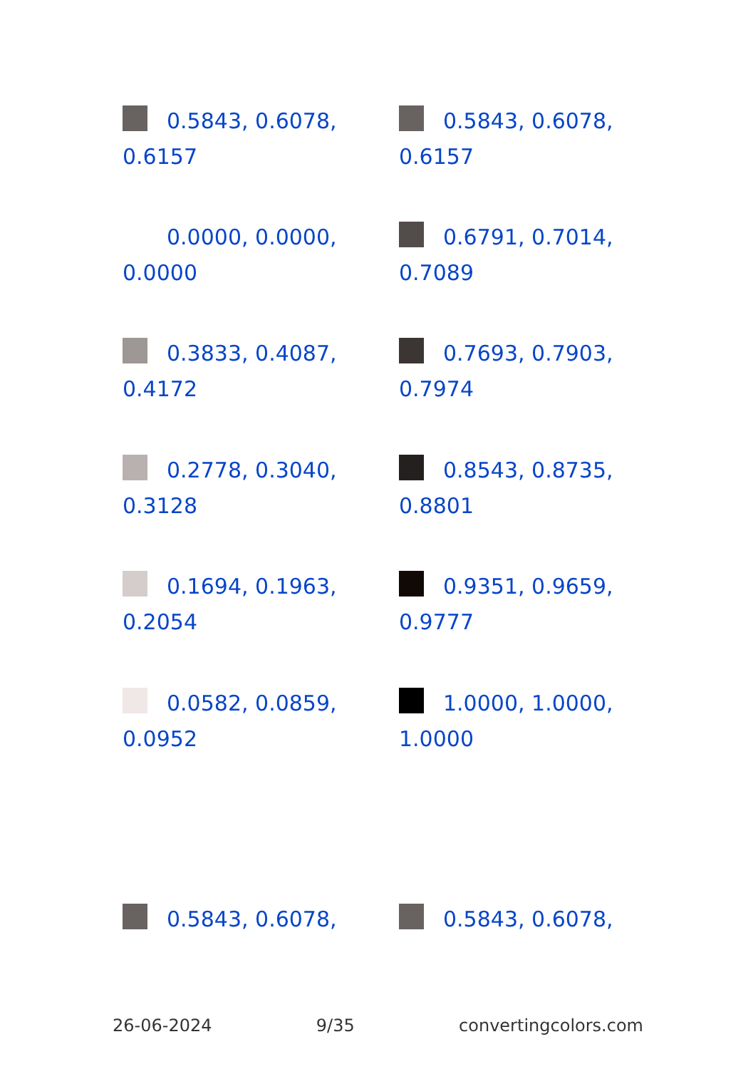0.5843, 0.6078, 0.6157
0.5843, 0.6078, 0.6157
0.0000, 0.0000, 0.0000
0.6791, 0.7014, 0.7089
0.3833, 0.4087, 0.4172
0.7693, 0.7903, 0.7974
0.2778, 0.3040, 0.3128
0.8543, 0.8735, 0.8801
0.1694, 0.1963, 0.2054
0.9351, 0.9659, 0.9777
0.0582, 0.0859, 0.0952
1.0000, 1.0000, 1.0000
0.5843, 0.6078, 0.5843, 0.6078,
26-06-2024 9/35 convertingcolors.com